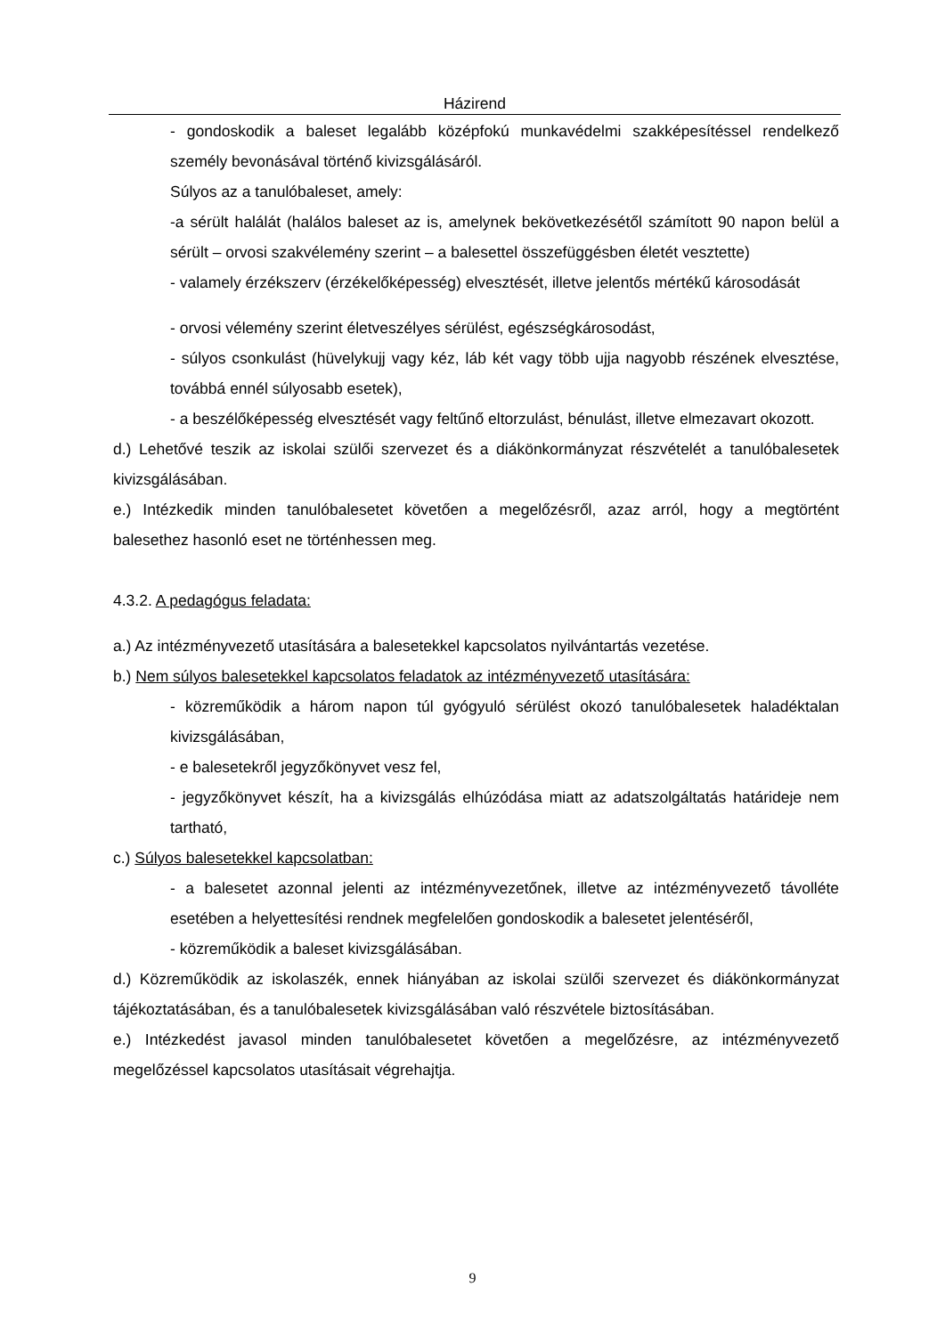Házirend
- gondoskodik a baleset legalább középfokú munkavédelmi szakképesítéssel rendelkező személy bevonásával történő kivizsgálásáról.
Súlyos az a tanulóbaleset, amely:
-a sérült halálát (halálos baleset az is, amelynek bekövetkezésétől számított 90 napon belül a sérült – orvosi szakvélemény szerint – a balesettel összefüggésben életét vesztette)
- valamely érzékszerv (érzékelőképesség) elvesztését, illetve jelentős mértékű károsodását
- orvosi vélemény szerint életveszélyes sérülést, egészségkárosodást,
- súlyos csonkulást (hüvelykujj vagy kéz, láb két vagy több ujja nagyobb részének elvesztése, továbbá ennél súlyosabb esetek),
- a beszélőképesség elvesztését vagy feltűnő eltorzulást, bénulást, illetve elmezavart okozott.
d.) Lehetővé teszik az iskolai szülői szervezet és a diákönkormányzat részvételét a tanulóbalesetek kivizsgálásában.
e.) Intézkedik minden tanulóbalesetet követően a megelőzésről, azaz arról, hogy a megtörtént balesethez hasonló eset ne történhessen meg.
4.3.2. A pedagógus feladata:
a.) Az intézményvezető utasítására a balesetekkel kapcsolatos nyilvántartás vezetése.
b.) Nem súlyos balesetekkel kapcsolatos feladatok az intézményvezető utasítására:
- közreműködik a három napon túl gyógyuló sérülést okozó tanulóbalesetek haladéktalan kivizsgálásában,
- e balesetekről jegyzőkönyvet vesz fel,
- jegyzőkönyvet készít, ha a kivizsgálás elhúzódása miatt az adatszolgáltatás határideje nem tartható,
c.) Súlyos balesetekkel kapcsolatban:
- a balesetet azonnal jelenti az intézményvezetőnek, illetve az intézményvezető távolléte esetében a helyettesítési rendnek megfelelően gondoskodik a balesetet jelentéséről,
- közreműködik a baleset kivizsgálásában.
d.) Közreműködik az iskolaszék, ennek hiányában az iskolai szülői szervezet és diákönkormányzat tájékoztatásában, és a tanulóbalesetek kivizsgálásában való részvétele biztosításában.
e.) Intézkedést javasol minden tanulóbalesetet követően a megelőzésre, az intézményvezető megelőzéssel kapcsolatos utasításait végrehajtja.
9